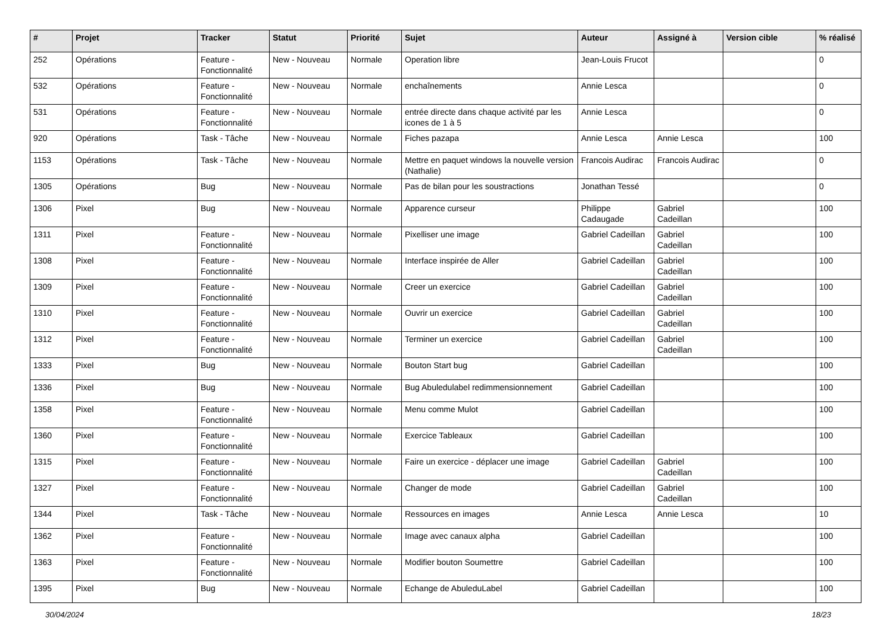| # | Projet | Tracker | Statut | Priorité | Sujet | Auteur | Assigné à | Version cible | % réalisé |
| --- | --- | --- | --- | --- | --- | --- | --- | --- | --- |
| 252 | Opérations | Feature - Fonctionnalité | New - Nouveau | Normale | Operation libre | Jean-Louis Frucot | | | 0 |
| 532 | Opérations | Feature - Fonctionnalité | New - Nouveau | Normale | enchaînements | Annie Lesca | | | 0 |
| 531 | Opérations | Feature - Fonctionnalité | New - Nouveau | Normale | entrée directe dans chaque activité par les icones de 1 à 5 | Annie Lesca | | | 0 |
| 920 | Opérations | Task - Tâche | New - Nouveau | Normale | Fiches pazapa | Annie Lesca | Annie Lesca | | 100 |
| 1153 | Opérations | Task - Tâche | New - Nouveau | Normale | Mettre en paquet windows la nouvelle version (Nathalie) | Francois Audirac | Francois Audirac | | 0 |
| 1305 | Opérations | Bug | New - Nouveau | Normale | Pas de bilan pour les soustractions | Jonathan Tessé | | | 0 |
| 1306 | Pixel | Bug | New - Nouveau | Normale | Apparence curseur | Philippe Cadaugade | Gabriel Cadeillan | | 100 |
| 1311 | Pixel | Feature - Fonctionnalité | New - Nouveau | Normale | Pixelliser une image | Gabriel Cadeillan | Gabriel Cadeillan | | 100 |
| 1308 | Pixel | Feature - Fonctionnalité | New - Nouveau | Normale | Interface inspirée de Aller | Gabriel Cadeillan | Gabriel Cadeillan | | 100 |
| 1309 | Pixel | Feature - Fonctionnalité | New - Nouveau | Normale | Creer un exercice | Gabriel Cadeillan | Gabriel Cadeillan | | 100 |
| 1310 | Pixel | Feature - Fonctionnalité | New - Nouveau | Normale | Ouvrir un exercice | Gabriel Cadeillan | Gabriel Cadeillan | | 100 |
| 1312 | Pixel | Feature - Fonctionnalité | New - Nouveau | Normale | Terminer un exercice | Gabriel Cadeillan | Gabriel Cadeillan | | 100 |
| 1333 | Pixel | Bug | New - Nouveau | Normale | Bouton Start bug | Gabriel Cadeillan | | | 100 |
| 1336 | Pixel | Bug | New - Nouveau | Normale | Bug Abuledulabel redimmensionnement | Gabriel Cadeillan | | | 100 |
| 1358 | Pixel | Feature - Fonctionnalité | New - Nouveau | Normale | Menu comme Mulot | Gabriel Cadeillan | | | 100 |
| 1360 | Pixel | Feature - Fonctionnalité | New - Nouveau | Normale | Exercice Tableaux | Gabriel Cadeillan | | | 100 |
| 1315 | Pixel | Feature - Fonctionnalité | New - Nouveau | Normale | Faire un exercice - déplacer une image | Gabriel Cadeillan | Gabriel Cadeillan | | 100 |
| 1327 | Pixel | Feature - Fonctionnalité | New - Nouveau | Normale | Changer de mode | Gabriel Cadeillan | Gabriel Cadeillan | | 100 |
| 1344 | Pixel | Task - Tâche | New - Nouveau | Normale | Ressources en images | Annie Lesca | Annie Lesca | | 10 |
| 1362 | Pixel | Feature - Fonctionnalité | New - Nouveau | Normale | Image avec canaux alpha | Gabriel Cadeillan | | | 100 |
| 1363 | Pixel | Feature - Fonctionnalité | New - Nouveau | Normale | Modifier bouton Soumettre | Gabriel Cadeillan | | | 100 |
| 1395 | Pixel | Bug | New - Nouveau | Normale | Echange de AbuleduLabel | Gabriel Cadeillan | | | 100 |
30/04/2024 18/23